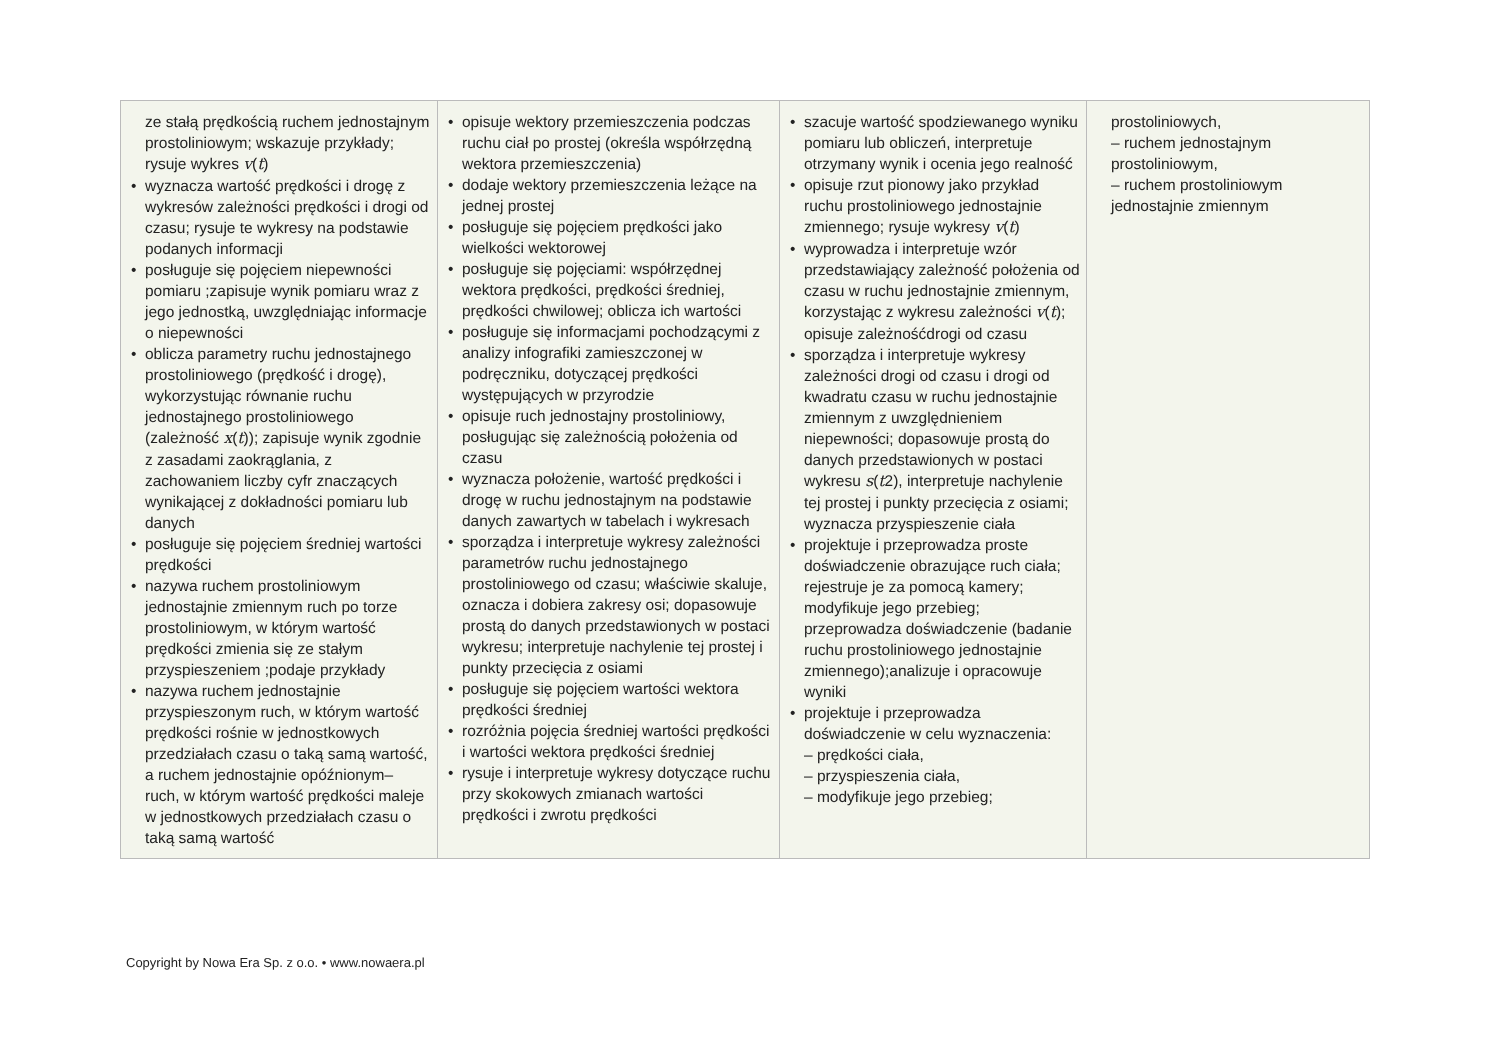| ze stałą prędkością ruchem jednostajnym prostoliniowym; wskazuje przykłady; rysuje wykres v ( t ) wyznacza wartość prędkości i drogę z wykresów zależności prędkości i drogi od czasu; rysuje te wykresy na podstawie podanych informacji posługuje się pojęciem niepewności pomiaru ;zapisuje wynik pomiaru wraz z jego jednostką, uwzględniając informacje o niepewności oblicza parametry ruchu jednostajnego prostoliniowego (prędkość i drogę), wykorzystując równanie ruchu jednostajnego prostoliniowego (zależność x ( t )); zapisuje wynik zgodnie z zasadami zaokrąglania, z zachowaniem liczby cyfr znaczących wynikającej z dokładności pomiaru lub danych posługuje się pojęciem średniej wartości prędkości nazywa ruchem prostoliniowym jednostajnie zmiennym ruch po torze prostoliniowym, w którym wartość prędkości zmienia się ze stałym przyspieszeniem ;podaje przykłady nazywa ruchem jednostajnie przyspieszonym ruch, w którym wartość prędkości rośnie w jednostkowych przedziałach czasu o taką samą wartość, a ruchem jednostajnie opóźnionym– ruch, w którym wartość prędkości maleje w jednostkowych przedziałach czasu o taką samą wartość | opisuje wektory przemieszczenia podczas ruchu ciał po prostej (określa współrzędną wektora przemieszczenia) dodaje wektory przemieszczenia leżące na jednej prostej posługuje się pojęciem prędkości jako wielkości wektorowej posługuje się pojęciami: współrzędnej wektora prędkości, prędkości średniej, prędkości chwilowej; oblicza ich wartości posługuje się informacjami pochodzącymi z analizy infografiki zamieszczonej w podręczniku, dotyczącej prędkości występujących w przyrodzie opisuje ruch jednostajny prostoliniowy, posługując się zależnością położenia od czasu wyznacza położenie, wartość prędkości i drogę w ruchu jednostajnym na podstawie danych zawartych w tabelach i wykresach sporządza i interpretuje wykresy zależności parametrów ruchu jednostajnego prostoliniowego od czasu; właściwie skaluje, oznacza i dobiera zakresy osi; dopasowuje prostą do danych przedstawionych w postaci wykresu; interpretuje nachylenie tej prostej i punkty przecięcia z osiami posługuje się pojęciem wartości wektora prędkości średniej rozróżnia pojęcia średniej wartości prędkości i wartości wektora prędkości średniej rysuje i interpretuje wykresy dotyczące ruchu przy skokowych zmianach wartości prędkości i zwrotu prędkości | szacuje wartość spodziewanego wyniku pomiaru lub obliczeń, interpretuje otrzymany wynik i ocenia jego realność opisuje rzut pionowy jako przykład ruchu prostoliniowego jednostajnie zmiennego; rysuje wykresy v ( t ) wyprowadza i interpretuje wzór przedstawiający zależność położenia od czasu w ruchu jednostajnie zmiennym, korzystając z wykresu zależności v ( t ); opisuje zależnośćdrogi od czasu sporządza i interpretuje wykresy zależności drogi od czasu i drogi od kwadratu czasu w ruchu jednostajnie zmiennym z uwzględnieniem niepewności; dopasowuje prostą do danych przedstawionych w postaci wykresu s ( t 2), interpretuje nachylenie tej prostej i punkty przecięcia z osiami; wyznacza przyspieszenie ciała projektuje i przeprowadza proste doświadczenie obrazujące ruch ciała; rejestruje je za pomocą kamery; modyfikuje jego przebieg; przeprowadza doświadczenie (badanie ruchu prostoliniowego jednostajnie zmiennego);analizuje i opracowuje wyniki projektuje i przeprowadza doświadczenie w celu wyznaczenia: – prędkości ciała, – przyspieszenia ciała, – modyfikuje jego przebieg; | prostoliniowych, – ruchem jednostajnym prostoliniowym, – ruchem prostoliniowym jednostajnie zmiennym |
Copyright by Nowa Era Sp. z o.o. • www.nowaera.pl